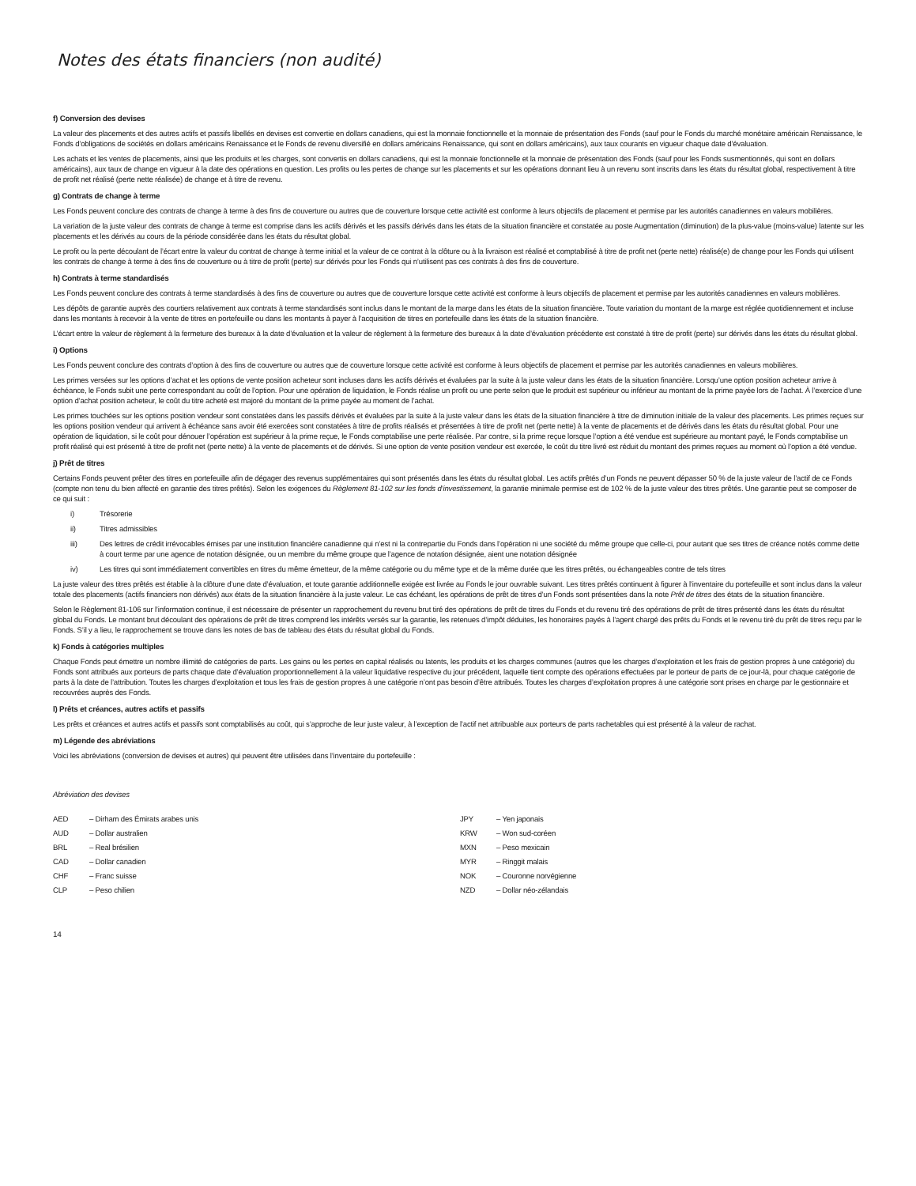Notes des états financiers (non audité)
f) Conversion des devises
La valeur des placements et des autres actifs et passifs libellés en devises est convertie en dollars canadiens, qui est la monnaie fonctionnelle et la monnaie de présentation des Fonds (sauf pour le Fonds du marché monétaire américain Renaissance, le Fonds d’obligations de sociétés en dollars américains Renaissance et le Fonds de revenu diversifié en dollars américains Renaissance, qui sont en dollars américains), aux taux courants en vigueur chaque date d’évaluation.
Les achats et les ventes de placements, ainsi que les produits et les charges, sont convertis en dollars canadiens, qui est la monnaie fonctionnelle et la monnaie de présentation des Fonds (sauf pour les Fonds susmentionnés, qui sont en dollars américains), aux taux de change en vigueur à la date des opérations en question. Les profits ou les pertes de change sur les placements et sur les opérations donnant lieu à un revenu sont inscrits dans les états du résultat global, respectivement à titre de profit net réalisé (perte nette réalisée) de change et à titre de revenu.
g) Contrats de change à terme
Les Fonds peuvent conclure des contrats de change à terme à des fins de couverture ou autres que de couverture lorsque cette activité est conforme à leurs objectifs de placement et permise par les autorités canadiennes en valeurs mobilières.
La variation de la juste valeur des contrats de change à terme est comprise dans les actifs dérivés et les passifs dérivés dans les états de la situation financière et constatée au poste Augmentation (diminution) de la plus-value (moins-value) latente sur les placements et les dérivés au cours de la période considérée dans les états du résultat global.
Le profit ou la perte découlant de l’écart entre la valeur du contrat de change à terme initial et la valeur de ce contrat à la clôture ou à la livraison est réalisé et comptabilisé à titre de profit net (perte nette) réalisé(e) de change pour les Fonds qui utilisent les contrats de change à terme à des fins de couverture ou à titre de profit (perte) sur dérivés pour les Fonds qui n’utilisent pas ces contrats à des fins de couverture.
h) Contrats à terme standardisés
Les Fonds peuvent conclure des contrats à terme standardisés à des fins de couverture ou autres que de couverture lorsque cette activité est conforme à leurs objectifs de placement et permise par les autorités canadiennes en valeurs mobilières.
Les dépôts de garantie auprès des courtiers relativement aux contrats à terme standardisés sont inclus dans le montant de la marge dans les états de la situation financière. Toute variation du montant de la marge est réglée quotidiennement et incluse dans les montants à recevoir à la vente de titres en portefeuille ou dans les montants à payer à l’acquisition de titres en portefeuille dans les états de la situation financière.
L’écart entre la valeur de règlement à la fermeture des bureaux à la date d’évaluation et la valeur de règlement à la fermeture des bureaux à la date d’évaluation précédente est constaté à titre de profit (perte) sur dérivés dans les états du résultat global.
i) Options
Les Fonds peuvent conclure des contrats d’option à des fins de couverture ou autres que de couverture lorsque cette activité est conforme à leurs objectifs de placement et permise par les autorités canadiennes en valeurs mobilières.
Les primes versées sur les options d’achat et les options de vente position acheteur sont incluses dans les actifs dérivés et évaluées par la suite à la juste valeur dans les états de la situation financière. Lorsqu’une option position acheteur arrive à échéance, le Fonds subit une perte correspondant au coût de l’option. Pour une opération de liquidation, le Fonds réalise un profit ou une perte selon que le produit est supérieur ou inférieur au montant de la prime payée lors de l’achat. À l’exercice d’une option d’achat position acheteur, le coût du titre acheté est majoré du montant de la prime payée au moment de l’achat.
Les primes touchées sur les options position vendeur sont constatées dans les passifs dérivés et évaluées par la suite à la juste valeur dans les états de la situation financière à titre de diminution initiale de la valeur des placements. Les primes reçues sur les options position vendeur qui arrivent à échéance sans avoir été exercées sont constatées à titre de profits réalisés et présentées à titre de profit net (perte nette) à la vente de placements et de dérivés dans les états du résultat global. Pour une opération de liquidation, si le coût pour dénouer l’opération est supérieur à la prime reçue, le Fonds comptabilise une perte réalisée. Par contre, si la prime reçue lorsque l’option a été vendue est supérieure au montant payé, le Fonds comptabilise un profit réalisé qui est présenté à titre de profit net (perte nette) à la vente de placements et de dérivés. Si une option de vente position vendeur est exercée, le coût du titre livré est réduit du montant des primes reçues au moment où l’option a été vendue.
j) Prêt de titres
Certains Fonds peuvent prêter des titres en portefeuille afin de dégager des revenus supplémentaires qui sont présentés dans les états du résultat global. Les actifs prêtés d’un Fonds ne peuvent dépasser 50 % de la juste valeur de l’actif de ce Fonds (compte non tenu du bien affecté en garantie des titres prêtés). Selon les exigences du Règlement 81-102 sur les fonds d’investissement, la garantie minimale permise est de 102 % de la juste valeur des titres prêtés. Une garantie peut se composer de ce qui suit :
i) Trésorerie
ii) Titres admissibles
iii) Des lettres de crédit irrévocables émises par une institution financière canadienne qui n’est ni la contrepartie du Fonds dans l’opération ni une société du même groupe que celle-ci, pour autant que ses titres de créance notés comme dette à court terme par une agence de notation désignée, ou un membre du même groupe que l’agence de notation désignée, aient une notation désignée
iv) Les titres qui sont immédiatement convertibles en titres du même émetteur, de la même catégorie ou du même type et de la même durée que les titres prêtés, ou échangeables contre de tels titres
La juste valeur des titres prêtés est établie à la clôture d’une date d’évaluation, et toute garantie additionnelle exigée est livrée au Fonds le jour ouvrable suivant. Les titres prêtés continuent à figurer à l’inventaire du portefeuille et sont inclus dans la valeur totale des placements (actifs financiers non dérivés) aux états de la situation financière à la juste valeur. Le cas échéant, les opérations de prêt de titres d’un Fonds sont présentées dans la note Prêt de titres des états de la situation financière.
Selon le Règlement 81-106 sur l’information continue, il est nécessaire de présenter un rapprochement du revenu brut tiré des opérations de prêt de titres du Fonds et du revenu tiré des opérations de prêt de titres présenté dans les états du résultat global du Fonds. Le montant brut découlant des opérations de prêt de titres comprend les intérêts versés sur la garantie, les retenues d’impôt déduites, les honoraires payés à l’agent chargé des prêts du Fonds et le revenu tiré du prêt de titres reçu par le Fonds. S’il y a lieu, le rapprochement se trouve dans les notes de bas de tableau des états du résultat global du Fonds.
k) Fonds à catégories multiples
Chaque Fonds peut émettre un nombre illimité de catégories de parts. Les gains ou les pertes en capital réalisés ou latents, les produits et les charges communes (autres que les charges d’exploitation et les frais de gestion propres à une catégorie) du Fonds sont attribués aux porteurs de parts chaque date d’évaluation proportionnellement à la valeur liquidative respective du jour précédent, laquelle tient compte des opérations effectuées par le porteur de parts de ce jour-là, pour chaque catégorie de parts à la date de l’attribution. Toutes les charges d’exploitation et tous les frais de gestion propres à une catégorie n’ont pas besoin d’être attribués. Toutes les charges d’exploitation propres à une catégorie sont prises en charge par le gestionnaire et recouvrées auprès des Fonds.
l) Prêts et créances, autres actifs et passifs
Les prêts et créances et autres actifs et passifs sont comptabilisés au coût, qui s’approche de leur juste valeur, à l’exception de l’actif net attribuable aux porteurs de parts rachetables qui est présenté à la valeur de rachat.
m) Légende des abréviations
Voici les abréviations (conversion de devises et autres) qui peuvent être utilisées dans l’inventaire du portefeuille :
Abréviation des devises
AED – Dirham des Émirats arabes unis
AUD – Dollar australien
BRL – Real brésilien
CAD – Dollar canadien
CHF – Franc suisse
CLP – Peso chilien
JPY – Yen japonais
KRW – Won sud-coréen
MXN – Peso mexicain
MYR – Ringgit malais
NOK – Couronne norvégienne
NZD – Dollar néo-zélandais
14